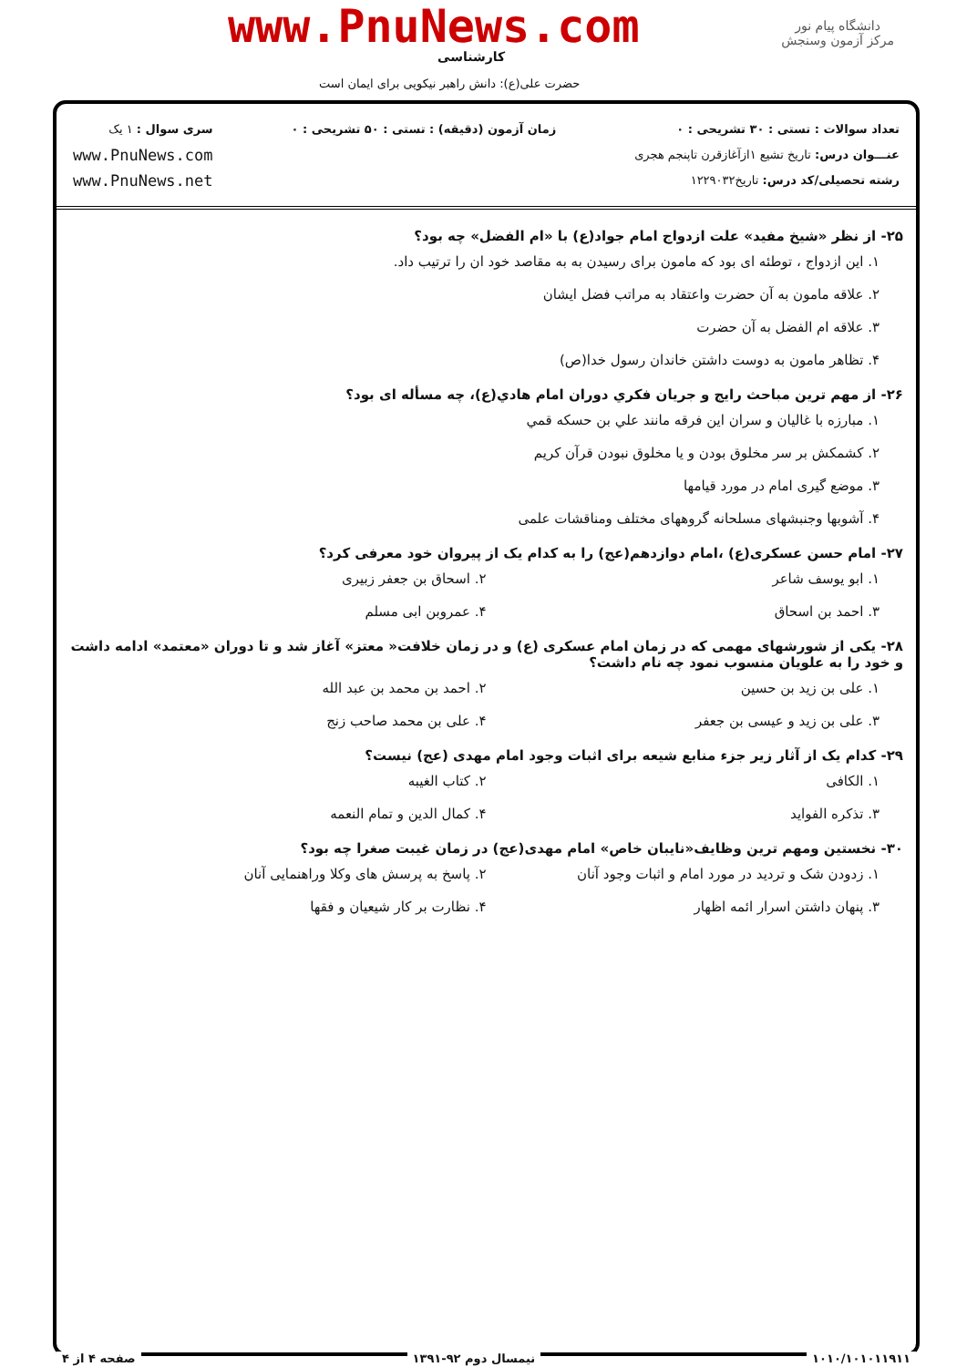www.PnuNews.com
کارشناسی
دانشگاه پیام نور
مرکز آزمون وسنجش
حضرت علی(ع): دانش راهبر نیکویی برای ایمان است
تعداد سوالات : تستی : ۳۰ تشریحی : ۰
عنـــوان درس: تاریخ تشیع ۱ازآغازقرن تاپنجم هجری
رشته تحصیلی/کد درس: تاریخ۱۲۲۹۰۳۲
زمان آزمون (دقیقه) : تستی : ۵۰ تشریحی : ۰
سری سوال : ۱ یک
www.PnuNews.com
www.PnuNews.net
۲۵- از نظر «شیخ مفید» علت ازدواج امام جواد(ع) با «ام الفضل» چه بود؟
۱. این ازدواج ، توطئه ای بود که مامون برای رسیدن به به مقاصد خود ان را ترتیب داد.
۲. علاقه مامون به آن حضرت واعتقاد به مراتب فضل ایشان
۳. علاقه ام الفضل به آن حضرت
۴. تظاهر مامون به دوست داشتن خاندان رسول خدا(ص)
۲۶- از مهم ترين مباحث رايج و جريان فكري دوران امام هادي(ع)، چه مسأله ای بود؟
۱. مبارزه با غاليان و سران اين فرقه مانند علي بن حسكه قمي
۲. كشمكش بر سر مخلوق بودن و يا مخلوق نبودن قرآن كريم
۳. موضع گیری امام در مورد قیامها
۴. آشوبها وجنبشهای مسلحانه گروههای مختلف ومناقشات علمی
۲۷- امام حسن عسکری(ع) ،امام دوازدهم(عج) را به کدام یک از پیروان خود معرفی کرد؟
۱. ابو یوسف شاعر ۲. اسحاق بن جعفر زبیری
۳. احمد بن اسحاق ۴. عمروبن ابی مسلم
۲۸- یکی از شورشهای مهمی که در زمان امام عسکری (ع) و در زمان خلافت« معتز» آغاز شد و تا دوران «معتمد» ادامه داشت و خود را به علویان منسوب نمود چه نام داشت؟
۱. علی بن زید بن حسین ۲. احمد بن محمد بن عبد الله
۳. علی بن زید و عیسی بن جعفر ۴. علی بن محمد صاحب زنج
۲۹- کدام یک از آثار زیر جزء منابع شیعه برای اثبات وجود امام مهدی (عج) نیست؟
۱. الکافی ۲. کتاب الغیبه
۳. تذکره الفواید ۴. کمال الدین و تمام النعمه
۳۰- نخستین ومهم ترین وظایف«نایبان خاص» امام مهدی(عج) در زمان غیبت صغرا چه بود؟
۱. زدودن شک و تردید در مورد امام و اثبات وجود آنان
۲. پاسخ به پرسش های وکلا وراهنمایی آنان
۳. پنهان داشتن اسرار ائمه اظهار
۴. نظارت بر کار شیعیان و فقها
۱۰۱۰/۱۰۱۰۱۱۹۱۱ نیمسال دوم ۹۲-۱۳۹۱ صفحه ۴ از ۴